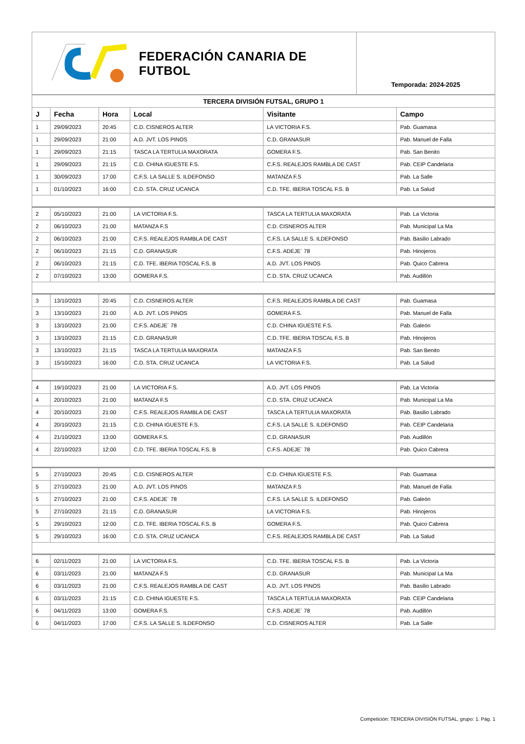FEDERACIÓN CANARIA DE FUTBOL
Temporada: 2024-2025
| TERCERA DIVISIÓN FUTSAL, GRUPO 1 | | | | | |
| J | Fecha | Hora | Local | Visitante | Campo |
| 1 | 29/09/2023 | 20:45 | C.D. CISNEROS ALTER | LA VICTORIA F.S. | Pab. Guamasa |
| 1 | 29/09/2023 | 21:00 | A.D. JVT. LOS PINOS | C.D. GRANASUR | Pab. Manuel de Falla |
| 1 | 29/09/2023 | 21:15 | TASCA LA TERTULIA MAXORATA | GOMERA F.S. | Pab. San Benito |
| 1 | 29/09/2023 | 21:15 | C.D. CHINA IGUESTE F.S. | C.F.S. REALEJOS RAMBLA DE CAST | Pab. CEIP Candelaria |
| 1 | 30/09/2023 | 17:00 | C.F.S. LA SALLE S. ILDEFONSO | MATANZA F.S | Pab. La Salle |
| 1 | 01/10/2023 | 16:00 | C.D. STA. CRUZ UCANCA | C.D. TFE. IBERIA TOSCAL F.S. B | Pab. La Salud |
| 2 | 05/10/2023 | 21:00 | LA VICTORIA F.S. | TASCA LA TERTULIA MAXORATA | Pab. La Victoria |
| 2 | 06/10/2023 | 21:00 | MATANZA F.S | C.D. CISNEROS ALTER | Pab. Municipal La Ma |
| 2 | 06/10/2023 | 21:00 | C.F.S. REALEJOS RAMBLA DE CAST | C.F.S. LA SALLE S. ILDEFONSO | Pab. Basilio Labrado |
| 2 | 06/10/2023 | 21:15 | C.D. GRANASUR | C.F.S. ADEJE´ 78 | Pab. Hinojeros |
| 2 | 06/10/2023 | 21:15 | C.D. TFE. IBERIA TOSCAL F.S. B | A.D. JVT. LOS PINOS | Pab. Quico Cabrera |
| 2 | 07/10/2023 | 13:00 | GOMERA F.S. | C.D. STA. CRUZ UCANCA | Pab. Audillón |
| 3 | 13/10/2023 | 20:45 | C.D. CISNEROS ALTER | C.F.S. REALEJOS RAMBLA DE CAST | Pab. Guamasa |
| 3 | 13/10/2023 | 21:00 | A.D. JVT. LOS PINOS | GOMERA F.S. | Pab. Manuel de Falla |
| 3 | 13/10/2023 | 21:00 | C.F.S. ADEJE´ 78 | C.D. CHINA IGUESTE F.S. | Pab. Galeón |
| 3 | 13/10/2023 | 21:15 | C.D. GRANASUR | C.D. TFE. IBERIA TOSCAL F.S. B | Pab. Hinojeros |
| 3 | 13/10/2023 | 21:15 | TASCA LA TERTULIA MAXORATA | MATANZA F.S | Pab. San Benito |
| 3 | 15/10/2023 | 16:00 | C.D. STA. CRUZ UCANCA | LA VICTORIA F.S. | Pab. La Salud |
| 4 | 19/10/2023 | 21:00 | LA VICTORIA F.S. | A.D. JVT. LOS PINOS | Pab. La Victoria |
| 4 | 20/10/2023 | 21:00 | MATANZA F.S | C.D. STA. CRUZ UCANCA | Pab. Municipal La Ma |
| 4 | 20/10/2023 | 21:00 | C.F.S. REALEJOS RAMBLA DE CAST | TASCA LA TERTULIA MAXORATA | Pab. Basilio Labrado |
| 4 | 20/10/2023 | 21:15 | C.D. CHINA IGUESTE F.S. | C.F.S. LA SALLE S. ILDEFONSO | Pab. CEIP Candelaria |
| 4 | 21/10/2023 | 13:00 | GOMERA F.S. | C.D. GRANASUR | Pab. Audillón |
| 4 | 22/10/2023 | 12:00 | C.D. TFE. IBERIA TOSCAL F.S. B | C.F.S. ADEJE´ 78 | Pab. Quico Cabrera |
| 5 | 27/10/2023 | 20:45 | C.D. CISNEROS ALTER | C.D. CHINA IGUESTE F.S. | Pab. Guamasa |
| 5 | 27/10/2023 | 21:00 | A.D. JVT. LOS PINOS | MATANZA F.S | Pab. Manuel de Falla |
| 5 | 27/10/2023 | 21:00 | C.F.S. ADEJE´ 78 | C.F.S. LA SALLE S. ILDEFONSO | Pab. Galeón |
| 5 | 27/10/2023 | 21:15 | C.D. GRANASUR | LA VICTORIA F.S. | Pab. Hinojeros |
| 5 | 29/10/2023 | 12:00 | C.D. TFE. IBERIA TOSCAL F.S. B | GOMERA F.S. | Pab. Quico Cabrera |
| 5 | 29/10/2023 | 16:00 | C.D. STA. CRUZ UCANCA | C.F.S. REALEJOS RAMBLA DE CAST | Pab. La Salud |
| 6 | 02/11/2023 | 21:00 | LA VICTORIA F.S. | C.D. TFE. IBERIA TOSCAL F.S. B | Pab. La Victoria |
| 6 | 03/11/2023 | 21:00 | MATANZA F.S | C.D. GRANASUR | Pab. Municipal La Ma |
| 6 | 03/11/2023 | 21:00 | C.F.S. REALEJOS RAMBLA DE CAST | A.D. JVT. LOS PINOS | Pab. Basilio Labrado |
| 6 | 03/11/2023 | 21:15 | C.D. CHINA IGUESTE F.S. | TASCA LA TERTULIA MAXORATA | Pab. CEIP Candelaria |
| 6 | 04/11/2023 | 13:00 | GOMERA F.S. | C.F.S. ADEJE´ 78 | Pab. Audillón |
| 6 | 04/11/2023 | 17:00 | C.F.S. LA SALLE S. ILDEFONSO | C.D. CISNEROS ALTER | Pab. La Salle |
Competición: TERCERA DIVISIÓN FUTSAL, grupo: 1. Pág. 1